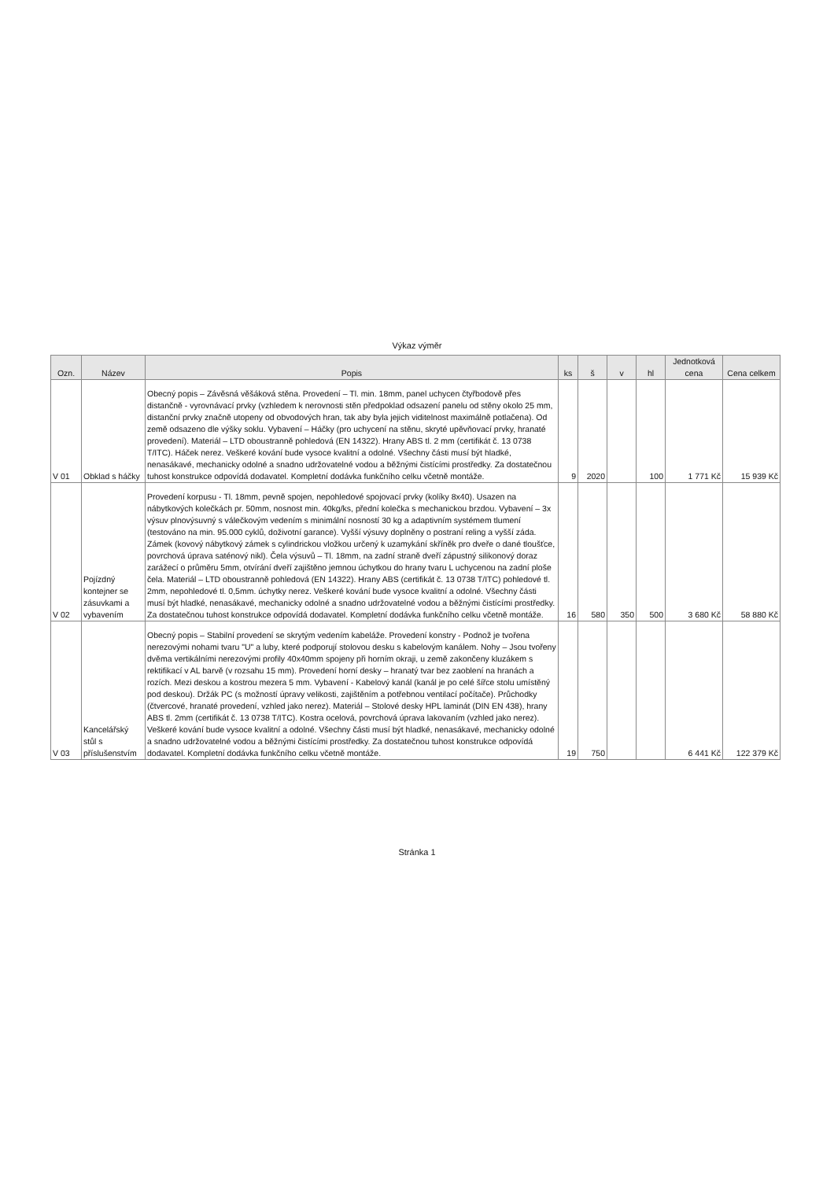Výkaz výměr
| Ozn. | Název | Popis | ks | š | v | hl | Jednotková cena | Cena celkem |
| --- | --- | --- | --- | --- | --- | --- | --- | --- |
| V 01 | Obklad s háčky | Obecný popis – Závěsná věšáková stěna. Provedení – Tl. min. 18mm, panel uchycen čtyřbodově přes distančně - vyrovnávací prvky (vzhledem k nerovnosti stěn předpoklad odsazení panelu od stěny okolo 25 mm, distanční prvky značně utopeny od obvodových hran, tak aby byla jejich viditelnost maximálně potlačena). Od země odsazeno dle výšky soklu. Vybavení – Háčky (pro uchycení na stěnu, skryté upěvňovací prvky, hranaté provedení). Materiál – LTD oboustranně pohledová (EN 14322). Hrany ABS tl. 2 mm (certifikát č. 13 0738 T/ITC). Háček nerez. Veškeré kování bude vysoce kvalitní a odolné. Všechny části musí být hladké, nenasákavé, mechanicky odolné a snadno udržovatelné vodou a běžnými čistícími prostředky. Za dostatečnou tuhost konstrukce odpovídá dodavatel. Kompletní dodávka funkčního celku včetně montáže. | 9 | 2020 | | 100 | 1 771 Kč | 15 939 Kč |
| V 02 | Pojízdný kontejner se zásuvkami a vybavením | Provedení korpusu - Tl. 18mm, pevně spojen, nepohledové spojovací prvky (kolíky 8x40). Usazen na nábytkových kolečkách pr. 50mm, nosnost min. 40kg/ks, přední kolečka s mechanickou brzdou. Vybavení – 3x výsuv plnovýsuvný s válečkovým vedením s minimální nosností 30 kg a adaptivním systémem tlumení (testováno na min. 95.000 cyklů, doživotní garance). Vyšší výsuvy doplněny o postraní reling a vyšší záda. Zámek (kovový nábytkový zámek s cylindrickou vložkou určený k uzamykání skříněk pro dveře o dané tloušťce, povrchová úprava saténový nikl). Čela výsuvů – Tl. 18mm, na zadní straně dveří zápustný silikonový doraz zarážecí o průměru 5mm, otvírání dveří zajištěno jemnou úchytkou do hrany tvaru L uchycenou na zadní ploše čela. Materiál – LTD oboustranně pohledová (EN 14322). Hrany ABS (certifikát č. 13 0738 T/ITC) pohledové tl. 2mm, nepohledové tl. 0,5mm. úchytky nerez. Veškeré kování bude vysoce kvalitní a odolné. Všechny části musí být hladké, nenasákavé, mechanicky odolné a snadno udržovatelné vodou a běžnými čistícími prostředky. Za dostatečnou tuhost konstrukce odpovídá dodavatel. Kompletní dodávka funkčního celku včetně montáže. | 16 | 580 | 350 | 500 | 3 680 Kč | 58 880 Kč |
| V 03 | Kancelářský stůl s příslušenstvím | Obecný popis – Stabilní provedení se skrytým vedením kabeláže. Provedení konstry - Podnož je tvořena nerezovými nohami tvaru "U" a luby, které podporují stolovou desku s kabelovým kanálem. Nohy – Jsou tvořeny dvěma vertikálními nerezovými profily 40x40mm spojeny při horním okraji, u země zakončeny kluzákem s rektifikací v AL barvě (v rozsahu 15 mm). Provedení horní desky – hranatý tvar bez zaoblení na hranách a rozích. Mezi deskou a kostrou mezera 5 mm. Vybavení - Kabelový kanál (kanál je po celé šířce stolu umístěný pod deskou). Držák PC (s možností úpravy velikosti, zajištěním a potřebnou ventilací počítače). Průchodky (čtvercové, hranaté provedení, vzhled jako nerez). Materiál – Stolové desky HPL laminát (DIN EN 438), hrany ABS tl. 2mm (certifikát č. 13 0738 T/ITC). Kostra ocelová, povrchová úprava lakovaním (vzhled jako nerez). Veškeré kování bude vysoce kvalitní a odolné. Všechny části musí být hladké, nenasákavé, mechanicky odolné a snadno udržovatelné vodou a běžnými čistícími prostředky. Za dostatečnou tuhost konstrukce odpovídá dodavatel. Kompletní dodávka funkčního celku včetně montáže. | 19 | 750 | | | 6 441 Kč | 122 379 Kč |
Stránka 1